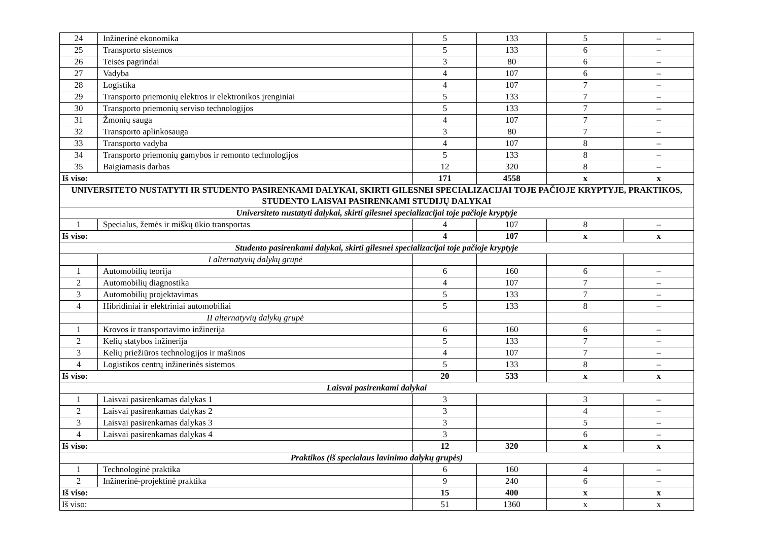| 24 | Inžinerinė ekonomika | 5 | 133 | 5 | – |
| 25 | Transporto sistemos | 5 | 133 | 6 | – |
| 26 | Teisės pagrindai | 3 | 80 | 6 | – |
| 27 | Vadyba | 4 | 107 | 6 | – |
| 28 | Logistika | 4 | 107 | 7 | – |
| 29 | Transporto priemonių elektros ir elektronikos įrenginiai | 5 | 133 | 7 | – |
| 30 | Transporto priemonių serviso technologijos | 5 | 133 | 7 | – |
| 31 | Žmonių sauga | 4 | 107 | 7 | – |
| 32 | Transporto aplinkosauga | 3 | 80 | 7 | – |
| 33 | Transporto vadyba | 4 | 107 | 8 | – |
| 34 | Transporto priemonių gamybos ir remonto technologijos | 5 | 133 | 8 | – |
| 35 | Baigiamasis darbas | 12 | 320 | 8 | – |
| Iš viso: | | 171 | 4558 | x | x |
| UNIVERSITETO NUSTATYTI IR STUDENTO PASIRENKAMI DALYKAI, SKIRTI GILESNEI SPECIALIZACIJAI TOJE PAČIOJE KRYPTYJE, PRAKTIKOS, STUDENTO LAISVAI PASIRENKAMI STUDIJŲ DALYKAI | | | | | |
| Universiteto nustatyti dalykai, skirti gilesnei specializacijai toje pačioje kryptyje | | | | | |
| 1 | Specialus, žemės ir miškų ūkio transportas | 4 | 107 | 8 | – |
| Iš viso: | | 4 | 107 | x | x |
| Studento pasirenkami dalykai, skirti gilesnei specializacijai toje pačioje kryptyje | | | | | |
| | I alternatyvių dalykų grupė | | | | |
| 1 | Automobilių teorija | 6 | 160 | 6 | – |
| 2 | Automobilių diagnostika | 4 | 107 | 7 | – |
| 3 | Automobilių projektavimas | 5 | 133 | 7 | – |
| 4 | Hibridiniai ir elektriniai automobiliai | 5 | 133 | 8 | – |
| | II alternatyvių dalykų grupė | | | | |
| 1 | Krovos ir transportavimo inžinerija | 6 | 160 | 6 | – |
| 2 | Kelių statybos inžinerija | 5 | 133 | 7 | – |
| 3 | Kelių priežiūros technologijos ir mašinos | 4 | 107 | 7 | – |
| 4 | Logistikos centrų inžinerinės sistemos | 5 | 133 | 8 | – |
| Iš viso: | | 20 | 533 | x | x |
| Laisvai pasirenkami dalykai | | | | | |
| 1 | Laisvai pasirenkamas dalykas 1 | 3 | | 3 | – |
| 2 | Laisvai pasirenkamas dalykas 2 | 3 | | 4 | – |
| 3 | Laisvai pasirenkamas dalykas 3 | 3 | | 5 | – |
| 4 | Laisvai pasirenkamas dalykas 4 | 3 | | 6 | – |
| Iš viso: | | 12 | 320 | x | x |
| Praktikos (iš specialaus lavinimo dalykų grupės) | | | | | |
| 1 | Technologinė praktika | 6 | 160 | 4 | – |
| 2 | Inžinerinė-projektinė praktika | 9 | 240 | 6 | – |
| Iš viso: | | 15 | 400 | x | x |
| Iš viso: | | 51 | 1360 | x | x |